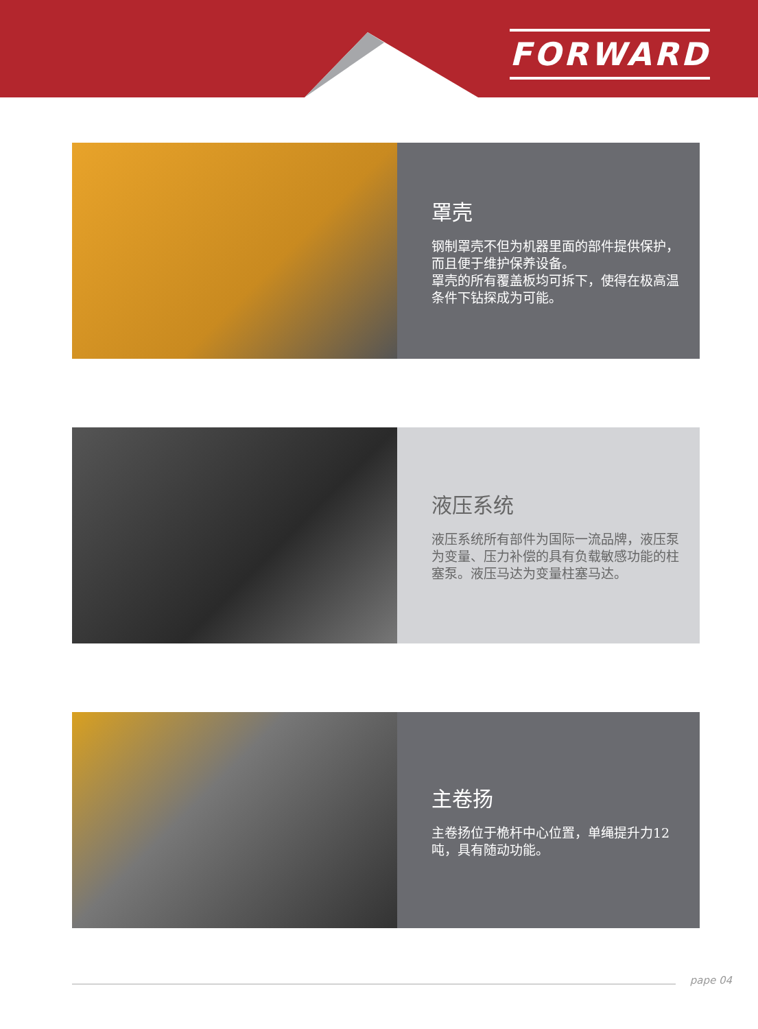FORWARD
罩壳
钢制罩壳不但为机器里面的部件提供保护，而且便于维护保养设备。
罩壳的所有覆盖板均可拆下，使得在极高温条件下钻探成为可能。
液压系统
液压系统所有部件为国际一流品牌，液压泵为变量、压力补偿的具有负载敏感功能的柱塞泵。液压马达为变量柱塞马达。
主卷扬
主卷扬位于桅杆中心位置，单绳提升力12吨，具有随动功能。
pape 04